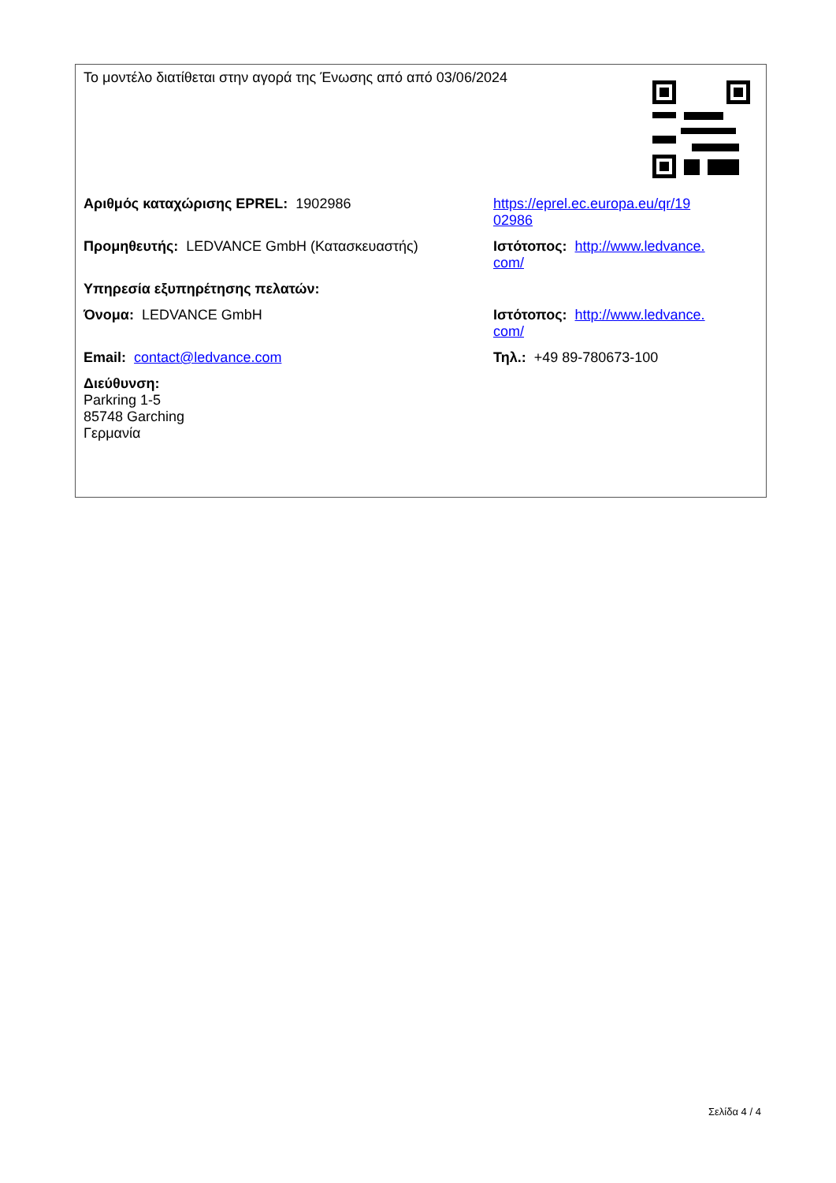| Το μοντέλο διατίθεται στην αγορά της Ένωσης από από 03/06/2024 | | |
| Αριθμός καταχώρισης EPREL: 1902986 | https://eprel.ec.europa.eu/qr/19 02986 | |
| Προμηθευτής: LEDVANCE GmbH (Κατασκευαστής) | Ιστότοπος: http://www.ledvance. com/ | |
| Υπηρεσία εξυπηρέτησης πελατών: | | |
| Όνομα: LEDVANCE GmbH | Ιστότοπος: http://www.ledvance. com/ | |
| Email: contact@ledvance.com | Τηλ.: +49 89-780673-100 | |
| Διεύθυνση: Parkring 1-5 85748 Garching Γερμανία | | |
Σελίδα 4 / 4